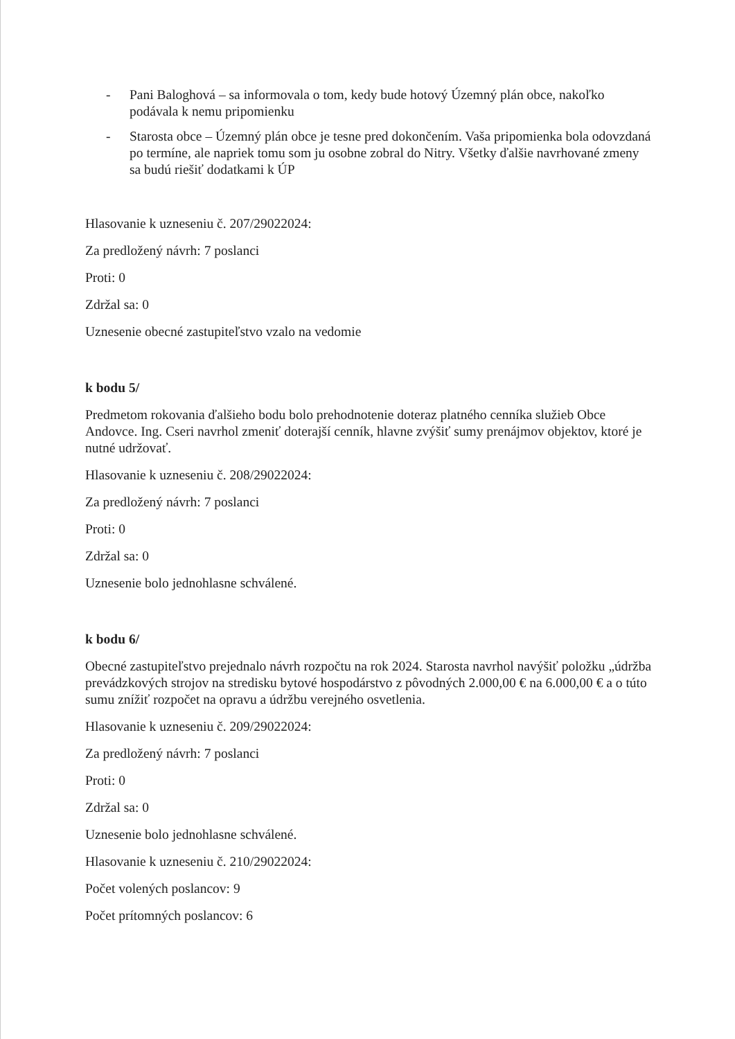- Pani Baloghová – sa informovala o tom, kedy bude hotový Územný plán obce, nakoľko podávala k nemu pripomienku
- Starosta obce – Územný plán obce je tesne pred dokončením. Vaša pripomienka bola odovzdaná po termíne, ale napriek tomu som ju osobne zobral do Nitry. Všetky ďalšie navrhované zmeny sa budú riešiť dodatkami k ÚP
Hlasovanie k uzneseniu č. 207/29022024:
Za predložený návrh: 7 poslanci
Proti: 0
Zdržal sa: 0
Uznesenie obecné zastupiteľstvo vzalo na vedomie
k bodu 5/
Predmetom rokovania ďalšieho bodu bolo prehodnotenie doteraz platného cenníka služieb Obce Andovce. Ing. Cseri navrhol zmeniť doterajší cenník, hlavne zvýšiť sumy prenájmov objektov, ktoré je nutné udržovať.
Hlasovanie k uzneseniu č. 208/29022024:
Za predložený návrh: 7 poslanci
Proti: 0
Zdržal sa: 0
Uznesenie bolo jednohlasne schválené.
k bodu 6/
Obecné zastupiteľstvo prejednalo návrh rozpočtu na rok 2024. Starosta navrhol navýšiť položku „údržba prevádzkových strojov na stredisku bytové hospodárstvo z pôvodných 2.000,00 € na 6.000,00 € a o túto sumu znížiť rozpočet na opravu a údržbu verejného osvetlenia.
Hlasovanie k uzneseniu č. 209/29022024:
Za predložený návrh: 7 poslanci
Proti: 0
Zdržal sa: 0
Uznesenie bolo jednohlasne schválené.
Hlasovanie k uzneseniu č. 210/29022024:
Počet volených poslancov: 9
Počet prítomných poslancov: 6